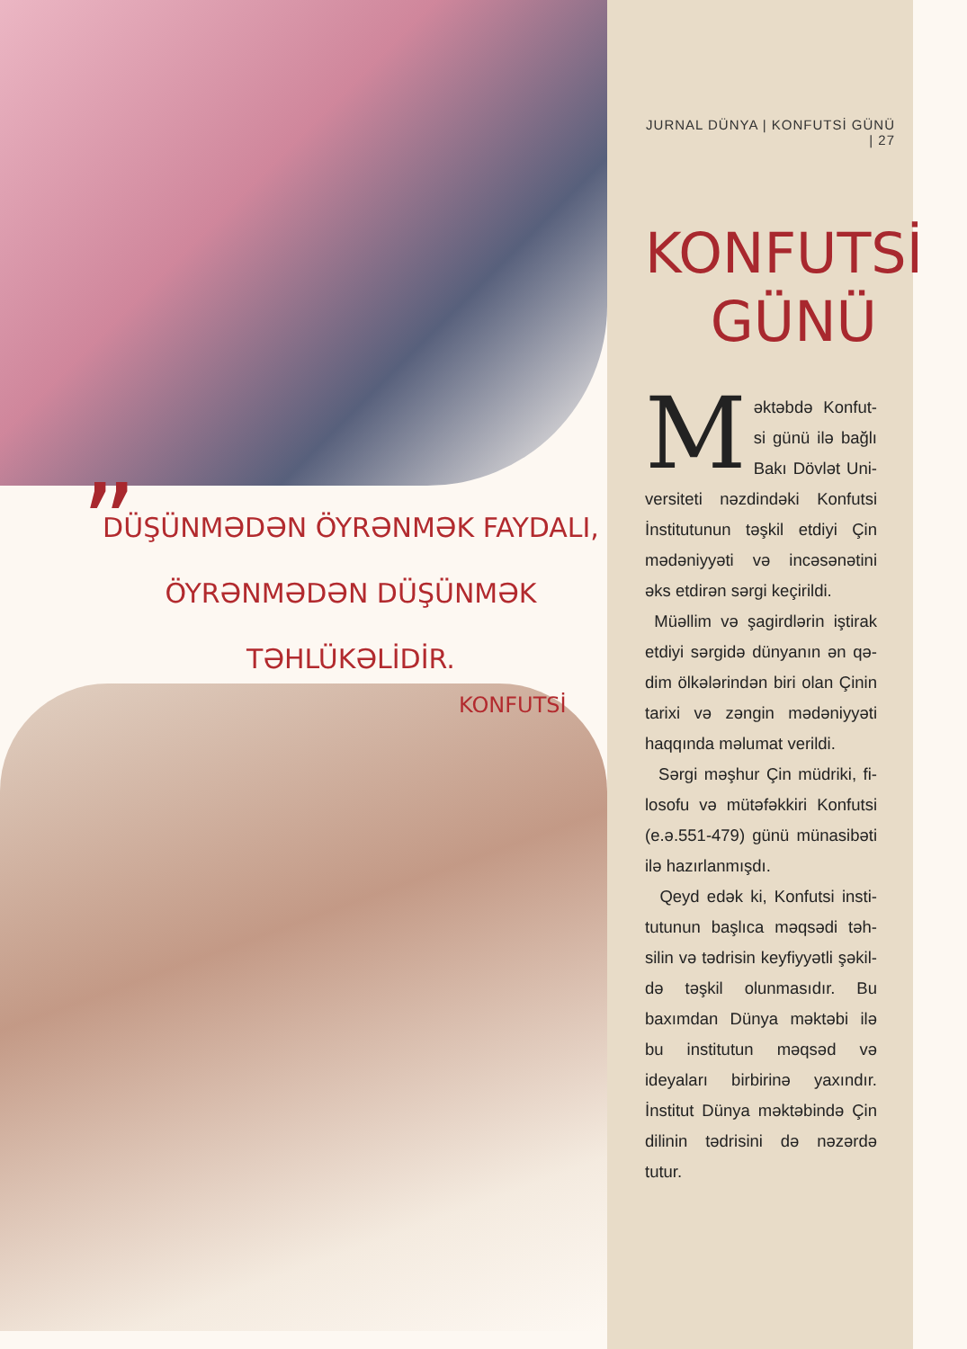JURNAL DÜNYA | KONFUTSİ GÜNÜ | 27
KONFUTSİ
GÜNÜ
Məktəbdə Konfut­si günü ilə bağlı Bakı Dövlət Uni­versiteti nəzdindəki Konfutsi İnstitutunun təşkil etdiyi Çin mədəniyyəti və incəsənətini əks etdirən sərgi keçirildi.
Müəllim və şagirdlərin iştirak etdiyi sərgidə dünyanın ən qə­dim ölkələrindən biri olan Çinin tarixi və zəngin mədəniyyəti haqqında məlumat verildi.
Sərgi məşhur Çin müdriki, fi­losofu və mütəfəkkiri Konfutsi (e.ə.551-479) günü münasibəti ilə hazırlanmışdı.
Qeyd edək ki, Konfutsi insti­tutunun başlıca məqsədi təh­silin və tədrisin keyfiyyətli şəkil­də təşkil olunmasıdır. Bu baxım­dan Dünya məktəbi ilə bu insti­tutun məqsəd və ideyaları bir­birinə yaxındır. İnstitut Dünya məktəbində Çin dilinin tədrisini də nəzərdə tutur.
„
DÜŞÜNMƏDƏN ÖYRƏNMƏK FAYDALI,
ÖYRƏNMƏDƏN DÜŞÜNMƏK
TƏHLÜKƏLİDİR.
KONFUTSİ